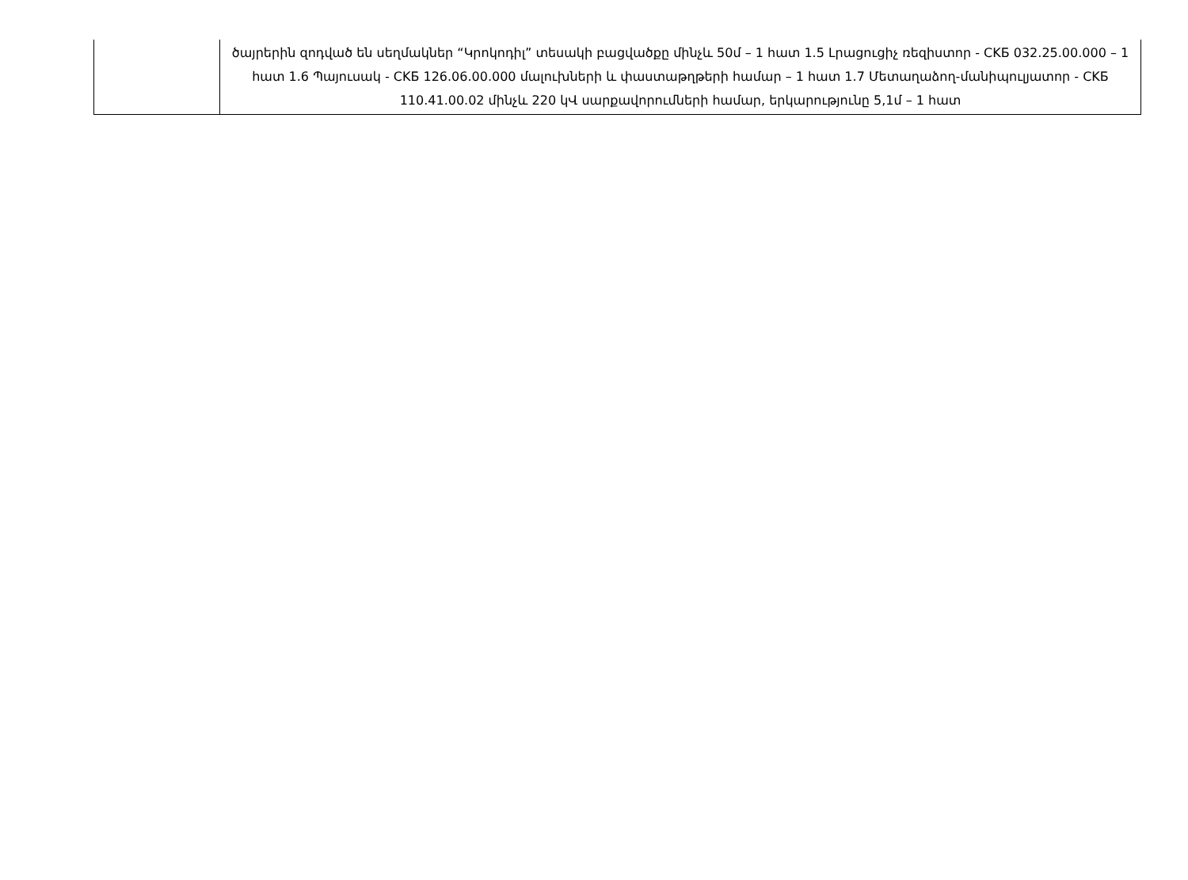| | ծայրերին զոդված են սեղմակներ “Կրոկոդիլ” տեսակի բացվածքը մինչև 50մ – 1 հատ 1.5 Լրացուցիչ ռեզիստոր - CKБ 032.25.00.000 – 1 հատ 1.6 Պայուսակ - CKБ 126.06.00.000 մալուխների և փաստաթղթերի համար – 1 հատ 1.7 Մետաղաձող-մանիպուլյատոր - CKБ 110.41.00.02 մինչև 220 կՎ սարքավորումների համար, երկարությունը 5,1մ – 1 հատ |